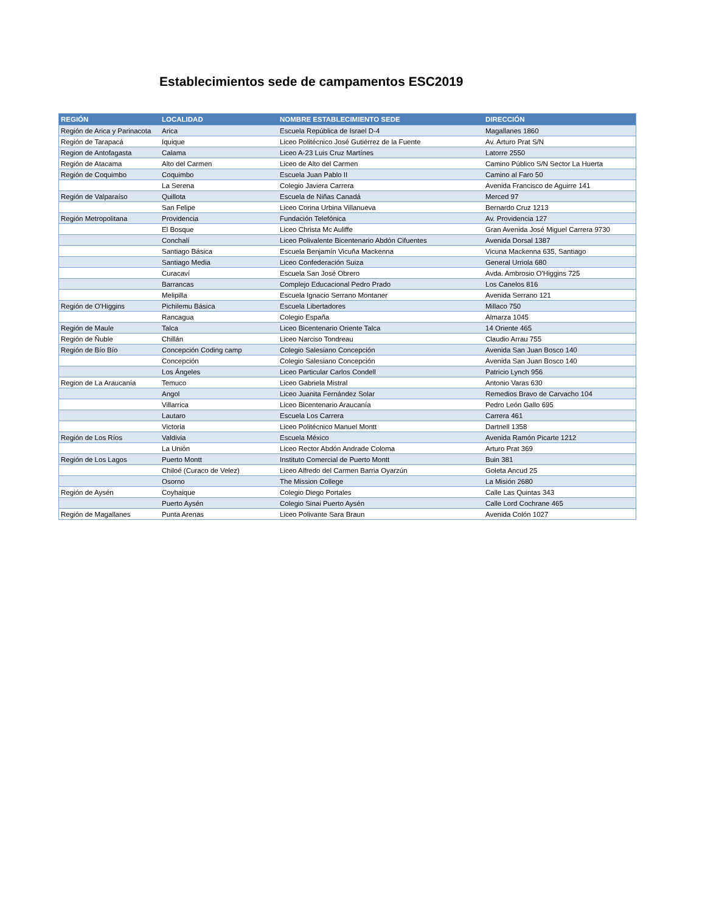Establecimientos sede de campamentos ESC2019
| REGIÓN | LOCALIDAD | NOMBRE ESTABLECIMIENTO SEDE | DIRECCIÓN |
| --- | --- | --- | --- |
| Región de Arica y Parinacota | Arica | Escuela República de Israel D-4 | Magallanes 1860 |
| Región de Tarapacá | Iquique | Liceo Politécnico José Gutiérrez de la Fuente | Av. Arturo Prat S/N |
| Region de Antofagasta | Calama | Liceo A-23 Luis Cruz Martínes | Latorre 2550 |
| Región de Atacama | Alto del Carmen | Liceo de Alto del Carmen | Camino Público S/N Sector La Huerta |
| Región de Coquimbo | Coquimbo | Escuela Juan Pablo II | Camino al Faro 50 |
| | La Serena | Colegio Javiera Carrera | Avenida Francisco de Aguirre 141 |
| Región de Valparaíso | Quillota | Escuela de Niñas Canadá | Merced 97 |
| | San Felipe | Liceo Corina Urbina Villanueva | Bernardo Cruz 1213 |
| Región Metropolitana | Providencia | Fundación Telefónica | Av. Providencia 127 |
| | El Bosque | Liceo Christa Mc Auliffe | Gran Avenida José Miguel Carrera 9730 |
| | Conchalí | Liceo Polivalente Bicentenario Abdón Cifuentes | Avenida Dorsal 1387 |
| | Santiago Básica | Escuela Benjamín Vicuña Mackenna | Vicuna Mackenna 635, Santiago |
| | Santiago Media | Liceo Confederación Suiza | General Urriola 680 |
| | Curacaví | Escuela San José Obrero | Avda. Ambrosio O'Higgins 725 |
| | Barrancas | Complejo Educacional Pedro Prado | Los Canelos 816 |
| | Melipilla | Escuela Ignacio Serrano Montaner | Avenida Serrano 121 |
| Región de O'Higgins | Pichilemu Básica | Escuela Libertadores | Millaco 750 |
| | Rancagua | Colegio España | Almarza 1045 |
| Región de Maule | Talca | Liceo Bicentenario Oriente Talca | 14 Oriente 465 |
| Región de Ñuble | Chillán | Liceo Narciso Tondreau | Claudio Arrau 755 |
| Región de Bío Bío | Concepción Coding camp | Colegio Salesiano Concepción | Avenida San Juan Bosco 140 |
| | Concepción | Colegio Salesiano Concepción | Avenida San Juan Bosco 140 |
| | Los Ángeles | Liceo Particular Carlos Condell | Patricio Lynch 956 |
| Region de La Araucanía | Temuco | Liceo Gabriela Mistral | Antonio Varas 630 |
| | Angol | Liceo Juanita Fernández Solar | Remedios Bravo de Carvacho 104 |
| | Villarrica | Liceo Bicentenario Araucanía | Pedro León Gallo 695 |
| | Lautaro | Escuela Los Carrera | Carrera 461 |
| | Victoria | Liceo Politécnico Manuel Montt | Dartnell 1358 |
| Región de Los Ríos | Valdivia | Escuela México | Avenida Ramón Picarte 1212 |
| | La Unión | Liceo Rector Abdón Andrade Coloma | Arturo Prat 369 |
| Región de Los Lagos | Puerto Montt | Instituto Comercial de Puerto Montt | Buin 381 |
| | Chiloé (Curaco de Velez) | Liceo Alfredo del Carmen Barria Oyarzún | Goleta Ancud 25 |
| | Osorno | The Mission College | La Misión 2680 |
| Región de Aysén | Coyhaique | Colegio Diego Portales | Calle Las Quintas 343 |
| | Puerto Aysén | Colegio Sinai Puerto Aysén | Calle Lord Cochrane 465 |
| Región de Magallanes | Punta Arenas | Liceo Polivante Sara Braun | Avenida Colón 1027 |